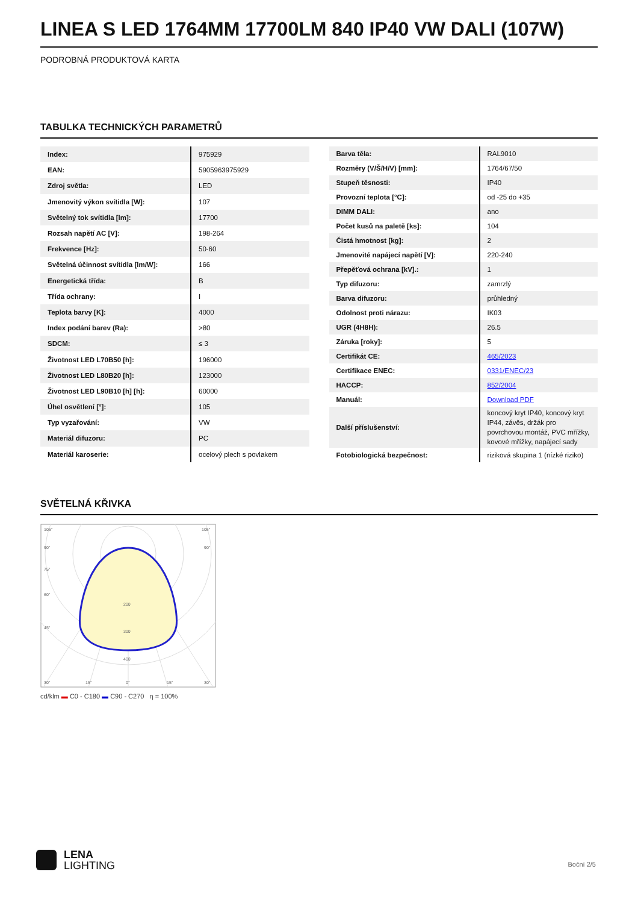LINEA S LED 1764MM 17700LM 840 IP40 VW DALI (107W)
PODROBNÁ PRODUKTOVÁ KARTA
TABULKA TECHNICKÝCH PARAMETRŮ
| Index: | 975929 |
| EAN: | 5905963975929 |
| Zdroj světla: | LED |
| Jmenovitý výkon svítidla [W]: | 107 |
| Světelný tok svítidla [lm]: | 17700 |
| Rozsah napětí AC [V]: | 198-264 |
| Frekvence [Hz]: | 50-60 |
| Světelná účinnost svítidla [lm/W]: | 166 |
| Energetická třída: | B |
| Třída ochrany: | I |
| Teplota barvy [K]: | 4000 |
| Index podání barev (Ra): | >80 |
| SDCM: | ≤ 3 |
| Životnost LED L70B50 [h]: | 196000 |
| Životnost LED L80B20 [h]: | 123000 |
| Životnost LED L90B10 [h] [h]: | 60000 |
| Úhel osvětlení [°]: | 105 |
| Typ vyzařování: | VW |
| Materiál difuzoru: | PC |
| Materiál karoserie: | ocelový plech s povlakem |
| Barva těla: | RAL9010 |
| Rozměry (V/Š/H/V) [mm]: | 1764/67/50 |
| Stupeň těsnosti: | IP40 |
| Provozní teplota [°C]: | od -25 do +35 |
| DIMM DALI: | ano |
| Počet kusů na paletě [ks]: | 104 |
| Čistá hmotnost [kg]: | 2 |
| Jmenovité napájecí napětí [V]: | 220-240 |
| Přepěťová ochrana [kV].: | 1 |
| Typ difuzoru: | zamrzlý |
| Barva difuzoru: | průhledný |
| Odolnost proti nárazu: | IK03 |
| UGR (4H8H): | 26.5 |
| Záruka [roky]: | 5 |
| Certifikát CE: | 465/2023 |
| Certifikace ENEC: | 0331/ENEC/23 |
| HACCP: | 852/2004 |
| Manuál: | Download PDF |
| Další příslušenství: | koncový kryt IP40, koncový kryt IP44, závěs, držák pro povrchovou montáž, PVC mřížky, kovové mřížky, napájecí sady |
| Fotobiologická bezpečnost: | riziková skupina 1 (nízké riziko) |
SVĚTELNÁ KŘIVKA
105°
105°
90°
90°
75°
60°
45°
200
300
400
30°
15°
0°
15°
30°
cd/klm ▬ C0 - C180 ▬ C90 - C270 η = 100%
LENA
LIGHTING
Boční 2/5